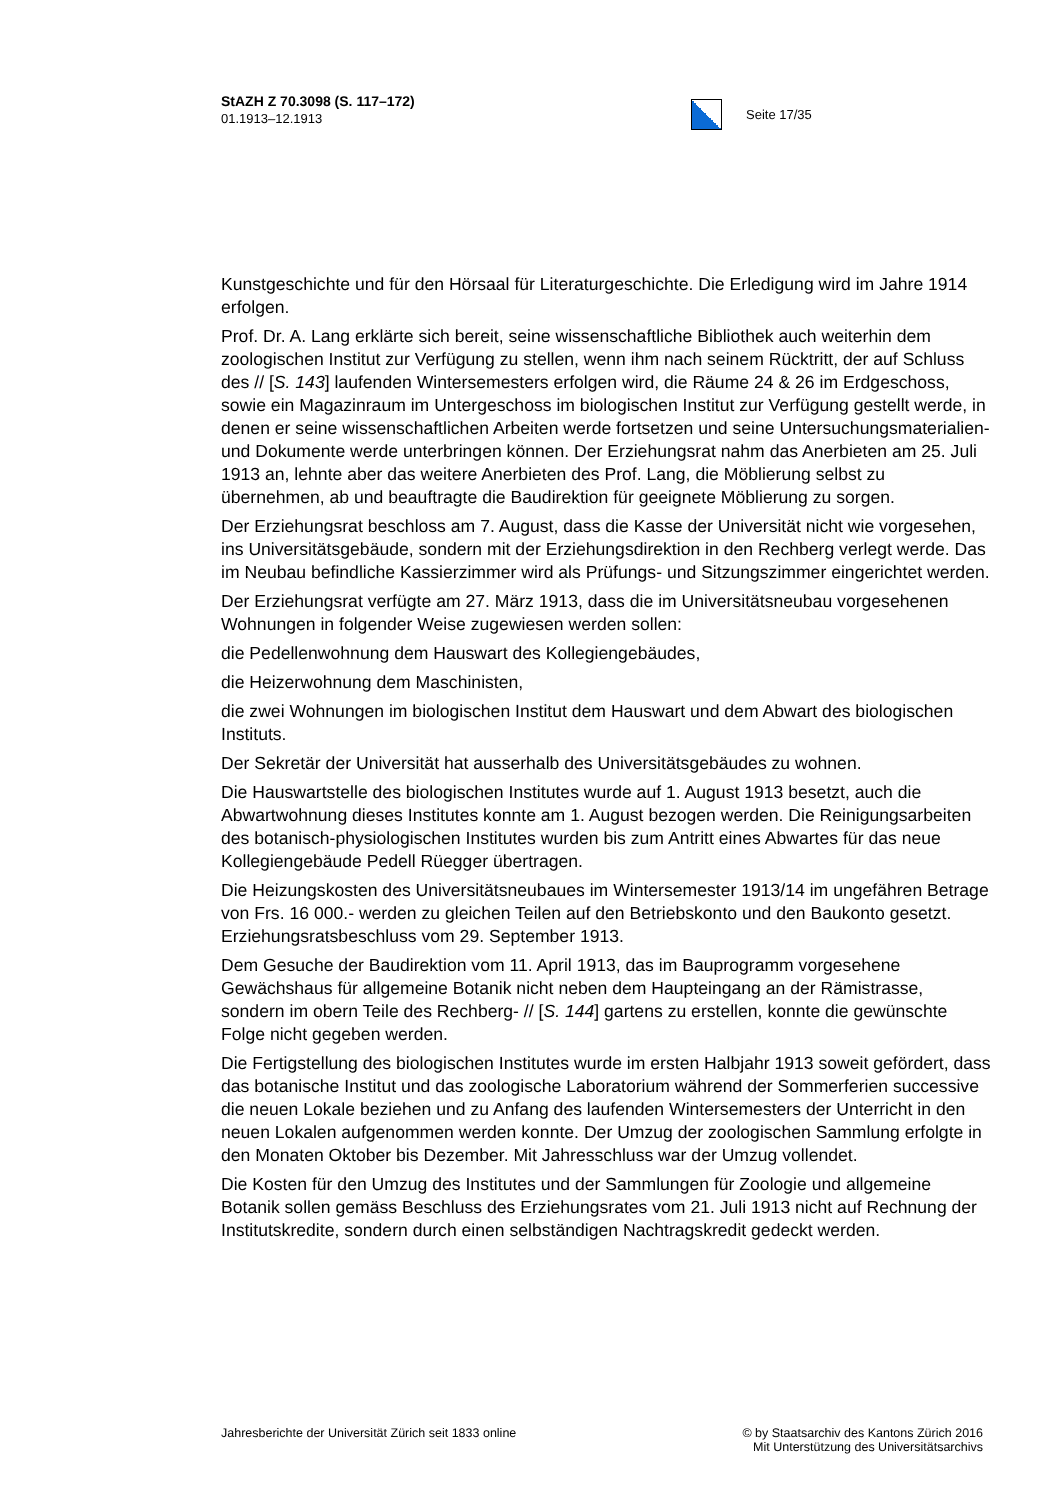StAZH Z 70.3098 (S. 117–172)
01.1913–12.1913
Seite 17/35
Kunstgeschichte und für den Hörsaal für Literaturgeschichte. Die Erledigung wird im Jahre 1914 erfolgen.
Prof. Dr. A. Lang erklärte sich bereit, seine wissenschaftliche Bibliothek auch weiterhin dem zoologischen Institut zur Verfügung zu stellen, wenn ihm nach seinem Rücktritt, der auf Schluss des // [S. 143] laufenden Wintersemesters erfolgen wird, die Räume 24 & 26 im Erdgeschoss, sowie ein Magazinraum im Untergeschoss im biologischen Institut zur Verfügung gestellt werde, in denen er seine wissenschaftlichen Arbeiten werde fortsetzen und seine Untersuchungsmaterialien- und Dokumente werde unterbringen können. Der Erziehungsrat nahm das Anerbieten am 25. Juli 1913 an, lehnte aber das weitere Anerbieten des Prof. Lang, die Möblierung selbst zu übernehmen, ab und beauftragte die Baudirektion für geeignete Möblierung zu sorgen.
Der Erziehungsrat beschloss am 7. August, dass die Kasse der Universität nicht wie vorgesehen, ins Universitätsgebäude, sondern mit der Erziehungsdirektion in den Rechberg verlegt werde. Das im Neubau befindliche Kassierzimmer wird als Prüfungs- und Sitzungszimmer eingerichtet werden.
Der Erziehungsrat verfügte am 27. März 1913, dass die im Universitätsneubau vorgesehenen Wohnungen in folgender Weise zugewiesen werden sollen:
die Pedellenwohnung dem Hauswart des Kollegiengebäudes,
die Heizerwohnung dem Maschinisten,
die zwei Wohnungen im biologischen Institut dem Hauswart und dem Abwart des biologischen Instituts.
Der Sekretär der Universität hat ausserhalb des Universitätsgebäudes zu wohnen.
Die Hauswartstelle des biologischen Institutes wurde auf 1. August 1913 besetzt, auch die Abwartwohnung dieses Institutes konnte am 1. August bezogen werden. Die Reinigungsarbeiten des botanisch-physiologischen Institutes wurden bis zum Antritt eines Abwartes für das neue Kollegiengebäude Pedell Rüegger übertragen.
Die Heizungskosten des Universitätsneubaues im Wintersemester 1913/14 im ungefähren Betrage von Frs. 16 000.- werden zu gleichen Teilen auf den Betriebskonto und den Baukonto gesetzt. Erziehungsratsbeschluss vom 29. September 1913.
Dem Gesuche der Baudirektion vom 11. April 1913, das im Bauprogramm vorgesehene Gewächshaus für allgemeine Botanik nicht neben dem Haupteingang an der Rämistrasse, sondern im obern Teile des Rechberg- // [S. 144] gartens zu erstellen, konnte die gewünschte Folge nicht gegeben werden.
Die Fertigstellung des biologischen Institutes wurde im ersten Halbjahr 1913 soweit gefördert, dass das botanische Institut und das zoologische Laboratorium während der Sommerferien successive die neuen Lokale beziehen und zu Anfang des laufenden Wintersemesters der Unterricht in den neuen Lokalen aufgenommen werden konnte. Der Umzug der zoologischen Sammlung erfolgte in den Monaten Oktober bis Dezember. Mit Jahresschluss war der Umzug vollendet.
Die Kosten für den Umzug des Institutes und der Sammlungen für Zoologie und allgemeine Botanik sollen gemäss Beschluss des Erziehungsrates vom 21. Juli 1913 nicht auf Rechnung der Institutskredite, sondern durch einen selbständigen Nachtragskredit gedeckt werden.
Jahresberichte der Universität Zürich seit 1833 online
© by Staatsarchiv des Kantons Zürich 2016
Mit Unterstützung des Universitätsarchivs